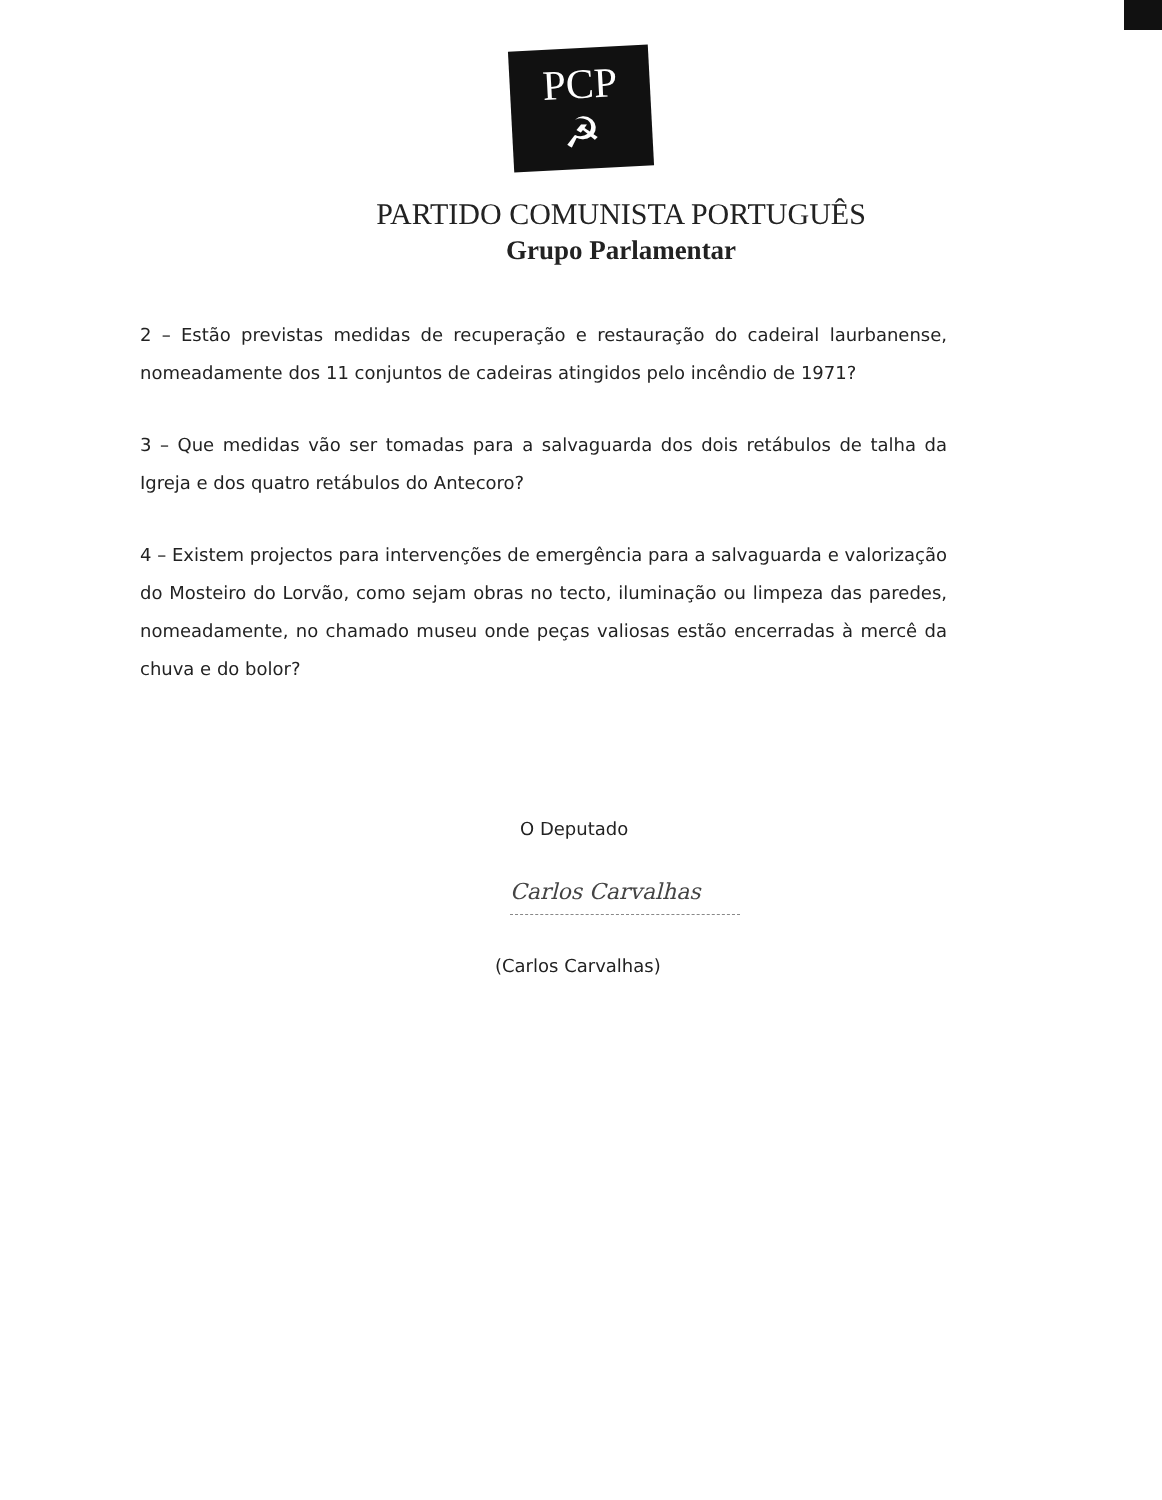PCP ☭
PARTIDO COMUNISTA PORTUGUÊS
Grupo Parlamentar
2 – Estão previstas medidas de recuperação e restauração do cadeiral laurbanense, nomeadamente dos 11 conjuntos de cadeiras atingidos pelo incêndio de 1971?
3 – Que medidas vão ser tomadas para a salvaguarda dos dois retábulos de talha da Igreja e dos quatro retábulos do Antecoro?
4 – Existem projectos para intervenções de emergência para a salvaguarda e valorização do Mosteiro do Lorvão, como sejam obras no tecto, iluminação ou limpeza das paredes, nomeadamente, no chamado museu onde peças valiosas estão encerradas à mercê da chuva e do bolor?
O Deputado
Carlos Carvalhas
(Carlos Carvalhas)